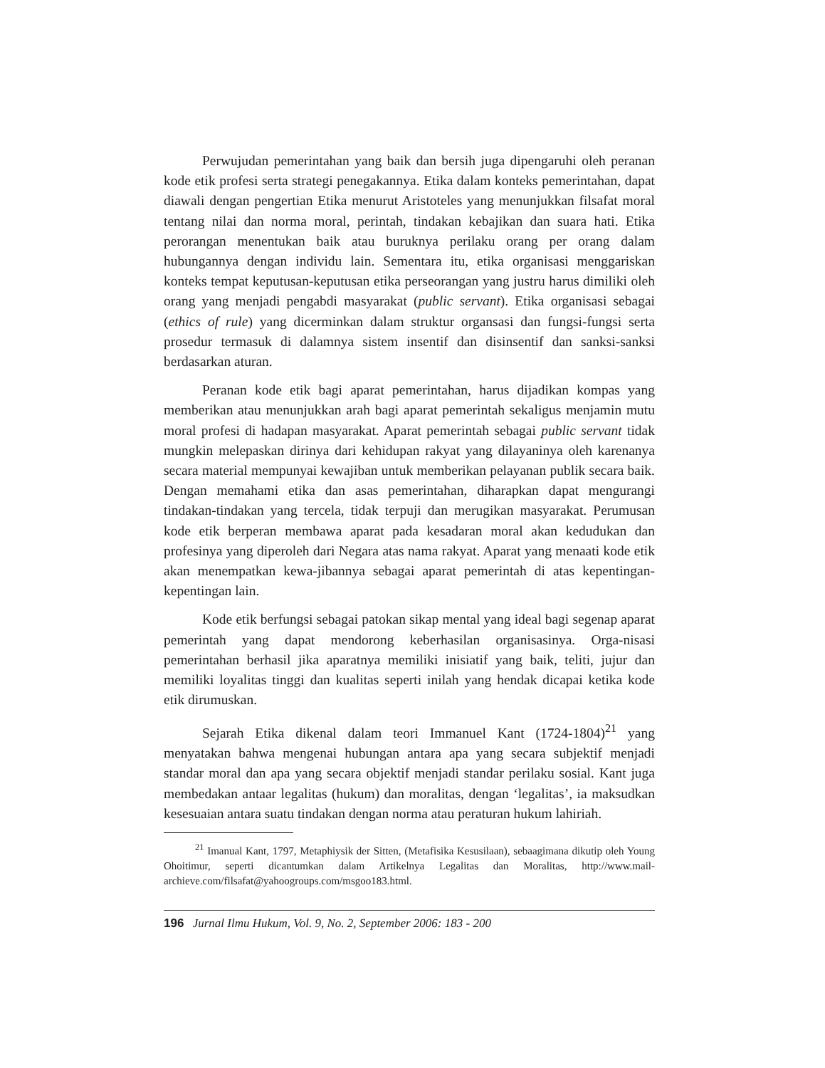Perwujudan pemerintahan yang baik dan bersih juga dipengaruhi oleh peranan kode etik profesi serta strategi penegakannya. Etika dalam konteks pemerintahan, dapat diawali dengan pengertian Etika menurut Aristoteles yang menunjukkan filsafat moral tentang nilai dan norma moral, perintah, tindakan kebajikan dan suara hati. Etika perorangan menentukan baik atau buruknya perilaku orang per orang dalam hubungannya dengan individu lain. Sementara itu, etika organisasi menggariskan konteks tempat keputusan-keputusan etika perseorangan yang justru harus dimiliki oleh orang yang menjadi pengabdi masyarakat (public servant). Etika organisasi sebagai (ethics of rule) yang dicerminkan dalam struktur organsasi dan fungsi-fungsi serta prosedur termasuk di dalamnya sistem insentif dan disinsentif dan sanksi-sanksi berdasarkan aturan.
Peranan kode etik bagi aparat pemerintahan, harus dijadikan kompas yang memberikan atau menunjukkan arah bagi aparat pemerintah sekaligus menjamin mutu moral profesi di hadapan masyarakat. Aparat pemerintah sebagai public servant tidak mungkin melepaskan dirinya dari kehidupan rakyat yang dilayaninya oleh karenanya secara material mempunyai kewajiban untuk memberikan pelayanan publik secara baik. Dengan memahami etika dan asas pemerintahan, diharapkan dapat mengurangi tindakan-tindakan yang tercela, tidak terpuji dan merugikan masyarakat. Perumusan kode etik berperan membawa aparat pada kesadaran moral akan kedudukan dan profesinya yang diperoleh dari Negara atas nama rakyat. Aparat yang menaati kode etik akan menempatkan kewa-jibannya sebagai aparat pemerintah di atas kepentingan-kepentingan lain.
Kode etik berfungsi sebagai patokan sikap mental yang ideal bagi segenap aparat pemerintah yang dapat mendorong keberhasilan organisasinya. Orga-nisasi pemerintahan berhasil jika aparatnya memiliki inisiatif yang baik, teliti, jujur dan memiliki loyalitas tinggi dan kualitas seperti inilah yang hendak dicapai ketika kode etik dirumuskan.
Sejarah Etika dikenal dalam teori Immanuel Kant (1724-1804)<sup>21</sup> yang menyatakan bahwa mengenai hubungan antara apa yang secara subjektif menjadi standar moral dan apa yang secara objektif menjadi standar perilaku sosial. Kant juga membedakan antaar legalitas (hukum) dan moralitas, dengan ‘legalitas’, ia maksudkan kesesuaian antara suatu tindakan dengan norma atau peraturan hukum lahiriah.
<sup>21</sup> Imanual Kant, 1797, Metaphiysik der Sitten, (Metafisika Kesusilaan), sebaagimana dikutip oleh Young Ohoitimur, seperti dicantumkan dalam Artikelnya Legalitas dan Moralitas, http://www.mail-archieve.com/filsafat@yahoogroups.com/msgoo183.html.
196 Jurnal Ilmu Hukum, Vol. 9, No. 2, September 2006: 183 - 200